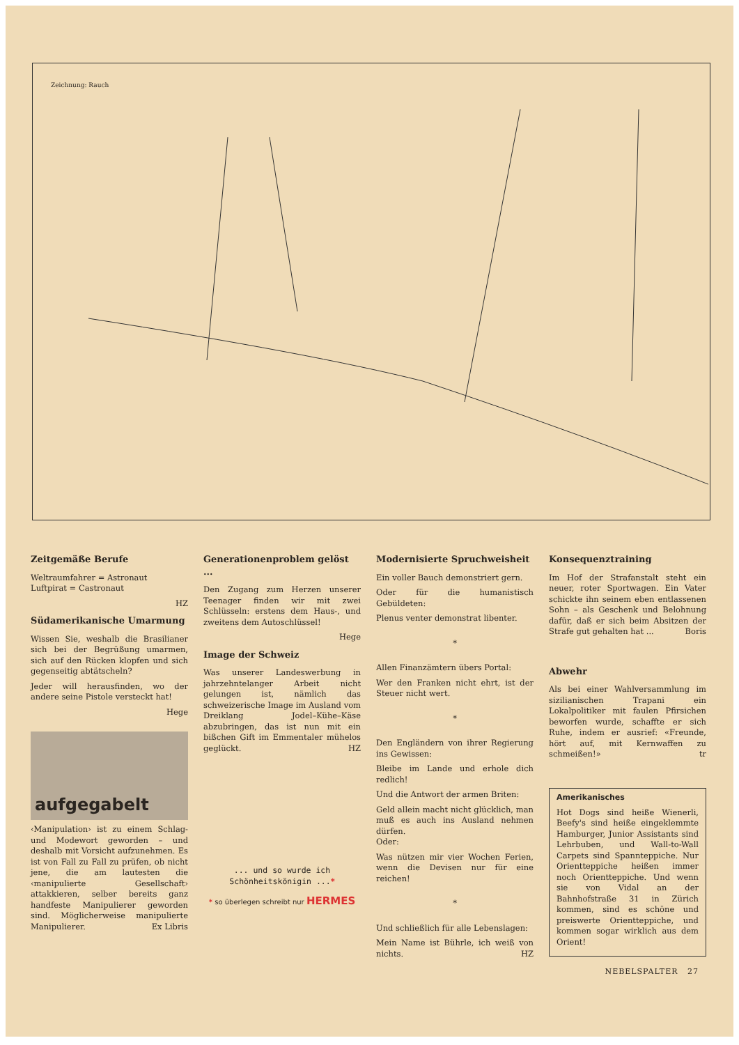Zeichnung: Rauch
Zeitgemäße Berufe
Weltraumfahrer = Astronaut
Luftpirat = Castronaut
HZ
Südamerikanische Umarmung
Wissen Sie, weshalb die Brasilianer sich bei der Begrüßung umarmen, sich auf den Rücken klopfen und sich gegenseitig abtätscheln?
Jeder will herausfinden, wo der andere seine Pistole versteckt hat!
Hege
aufgegabelt
‹Manipulation› ist zu einem Schlag- und Modewort geworden – und deshalb mit Vorsicht aufzunehmen. Es ist von Fall zu Fall zu prüfen, ob nicht jene, die am lautesten die ‹manipulierte Gesellschaft› attakkieren, selber bereits ganz handfeste Manipulierer geworden sind. Möglicherweise manipulierte Manipulierer. Ex Libris
Generationenproblem gelöst ...
Den Zugang zum Herzen unserer Teenager finden wir mit zwei Schlüsseln: erstens dem Haus-, und zweitens dem Autoschlüssel!
Hege
Image der Schweiz
Was unserer Landeswerbung in jahrzehntelanger Arbeit nicht gelungen ist, nämlich das schweizerische Image im Ausland vom Dreiklang Jodel–Kühe–Käse abzubringen, das ist nun mit ein bißchen Gift im Emmentaler mühelos geglückt. HZ
... und so wurde ich
Schönheitskönigin ...*
* so überlegen schreibt nur HERMES
Modernisierte Spruchweisheit
Ein voller Bauch demonstriert gern.
Oder für die humanistisch Gebüldeten:
Plenus venter demonstrat libenter.
*
Allen Finanzämtern übers Portal:
Wer den Franken nicht ehrt, ist der Steuer nicht wert.
*
Den Engländern von ihrer Regierung ins Gewissen:
Bleibe im Lande und erhole dich redlich!
Und die Antwort der armen Briten:
Geld allein macht nicht glücklich, man muß es auch ins Ausland nehmen dürfen.
Oder:
Was nützen mir vier Wochen Ferien, wenn die Devisen nur für eine reichen!
*
Und schließlich für alle Lebenslagen:
Mein Name ist Bührle, ich weiß von nichts. HZ
Konsequenztraining
Im Hof der Strafanstalt steht ein neuer, roter Sportwagen. Ein Vater schickte ihn seinem eben entlassenen Sohn – als Geschenk und Belohnung dafür, daß er sich beim Absitzen der Strafe gut gehalten hat ... Boris
Abwehr
Als bei einer Wahlversammlung im sizilianischen Trapani ein Lokalpolitiker mit faulen Pfirsichen beworfen wurde, schaffte er sich Ruhe, indem er ausrief: «Freunde, hört auf, mit Kernwaffen zu schmeißen!» tr
Amerikanisches
Hot Dogs sind heiße Wienerli, Beefy's sind heiße eingeklemmte Hamburger, Junior Assistants sind Lehrbuben, und Wall-to-Wall Carpets sind Spannteppiche. Nur Orientteppiche heißen immer noch Orientteppiche. Und wenn sie von Vidal an der Bahnhofstraße 31 in Zürich kommen, sind es schöne und preiswerte Orientteppiche, und kommen sogar wirklich aus dem Orient!
NEBELSPALTER 27